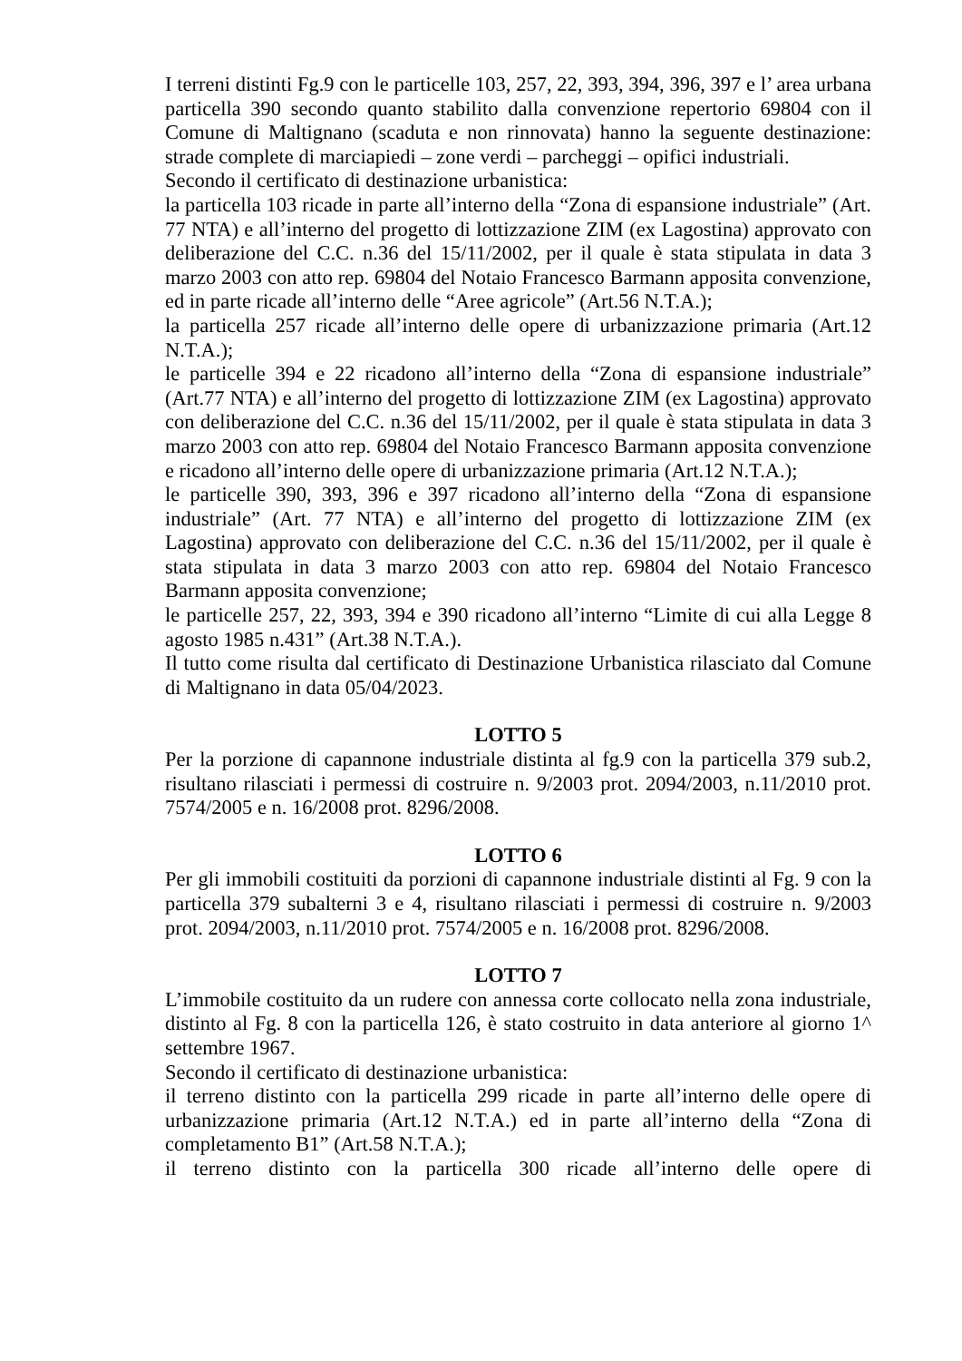I terreni distinti Fg.9 con le particelle 103, 257, 22, 393, 394, 396, 397 e l’ area urbana particella 390 secondo quanto stabilito dalla convenzione repertorio 69804 con il Comune di Maltignano (scaduta e non rinnovata) hanno la seguente destinazione: strade complete di marciapiedi – zone verdi – parcheggi – opifici industriali.
Secondo il certificato di destinazione urbanistica:
la particella 103 ricade in parte all’interno della “Zona di espansione industriale” (Art. 77 NTA) e all’interno del progetto di lottizzazione ZIM (ex Lagostina) approvato con deliberazione del C.C. n.36 del 15/11/2002, per il quale è stata stipulata in data 3 marzo 2003 con atto rep. 69804 del Notaio Francesco Barmann apposita convenzione, ed in parte ricade all’interno delle “Aree agricole” (Art.56 N.T.A.);
la particella 257 ricade all’interno delle opere di urbanizzazione primaria (Art.12 N.T.A.);
le particelle 394 e 22 ricadono all’interno della “Zona di espansione industriale” (Art.77 NTA) e all’interno del progetto di lottizzazione ZIM (ex Lagostina) approvato con deliberazione del C.C. n.36 del 15/11/2002, per il quale è stata stipulata in data 3 marzo 2003 con atto rep. 69804 del Notaio Francesco Barmann apposita convenzione e ricadono all’interno delle opere di urbanizzazione primaria (Art.12 N.T.A.);
le particelle 390, 393, 396 e 397 ricadono all’interno della “Zona di espansione industriale” (Art. 77 NTA) e all’interno del progetto di lottizzazione ZIM (ex Lagostina) approvato con deliberazione del C.C. n.36 del 15/11/2002, per il quale è stata stipulata in data 3 marzo 2003 con atto rep. 69804 del Notaio Francesco Barmann apposita convenzione;
le particelle 257, 22, 393, 394 e 390 ricadono all’interno “Limite di cui alla Legge 8 agosto 1985 n.431” (Art.38 N.T.A.).
Il tutto come risulta dal certificato di Destinazione Urbanistica rilasciato dal Comune di Maltignano in data 05/04/2023.
LOTTO 5
Per la porzione di capannone industriale distinta al fg.9 con la particella 379 sub.2, risultano rilasciati i permessi di costruire n. 9/2003 prot. 2094/2003, n.11/2010 prot. 7574/2005 e n. 16/2008 prot. 8296/2008.
LOTTO 6
Per gli immobili costituiti da porzioni di capannone industriale distinti al Fg. 9 con la particella 379 subalterni 3 e 4, risultano rilasciati i permessi di costruire n. 9/2003 prot. 2094/2003, n.11/2010 prot. 7574/2005 e n. 16/2008 prot. 8296/2008.
LOTTO 7
L’immobile costituito da un rudere con annessa corte collocato nella zona industriale, distinto al Fg. 8 con la particella 126, è stato costruito in data anteriore al giorno 1^ settembre 1967.
Secondo il certificato di destinazione urbanistica:
il terreno distinto con la particella 299 ricade in parte all’interno delle opere di urbanizzazione primaria (Art.12 N.T.A.) ed in parte all’interno della “Zona di completamento B1” (Art.58 N.T.A.);
il terreno distinto con la particella 300 ricade all’interno delle opere di